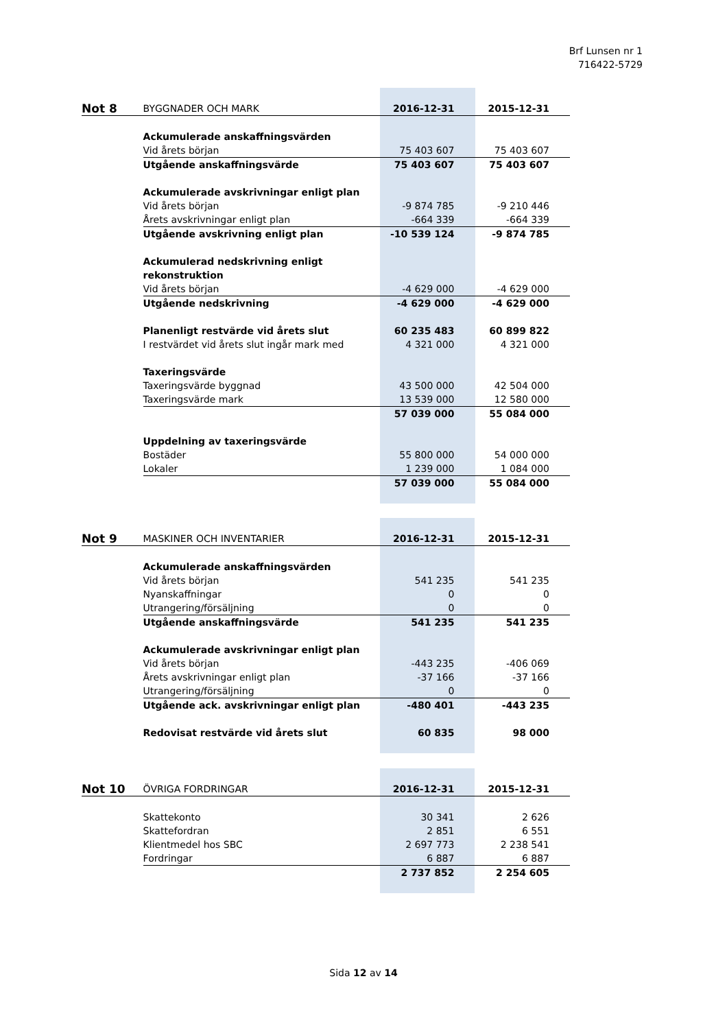Brf Lunsen nr 1
716422-5729
| Not 8 | BYGGNADER OCH MARK | 2016-12-31 | 2015-12-31 |
| | Ackumulerade anskaffningsvärden | | |
| | Vid årets början | 75 403 607 | 75 403 607 |
| | Utgående anskaffningsvärde | 75 403 607 | 75 403 607 |
| | Ackumulerade avskrivningar enligt plan | | |
| | Vid årets början | -9 874 785 | -9 210 446 |
| | Årets avskrivningar enligt plan | -664 339 | -664 339 |
| | Utgående avskrivning enligt plan | -10 539 124 | -9 874 785 |
| | Ackumulerad nedskrivning enligt rekonstruktion | | |
| | Vid årets början | -4 629 000 | -4 629 000 |
| | Utgående nedskrivning | -4 629 000 | -4 629 000 |
| | Planenligt restvärde vid årets slut | 60 235 483 | 60 899 822 |
| | I restvärdet vid årets slut ingår mark med | 4 321 000 | 4 321 000 |
| | Taxeringsvärde | | |
| | Taxeringsvärde byggnad | 43 500 000 | 42 504 000 |
| | Taxeringsvärde mark | 13 539 000 | 12 580 000 |
| | | 57 039 000 | 55 084 000 |
| | Uppdelning av taxeringsvärde | | |
| | Bostäder | 55 800 000 | 54 000 000 |
| | Lokaler | 1 239 000 | 1 084 000 |
| | | 57 039 000 | 55 084 000 |
| Not 9 | MASKINER OCH INVENTARIER | 2016-12-31 | 2015-12-31 |
| | Ackumulerade anskaffningsvärden | | |
| | Vid årets början | 541 235 | 541 235 |
| | Nyanskaffningar | 0 | 0 |
| | Utrangering/försäljning | 0 | 0 |
| | Utgående anskaffningsvärde | 541 235 | 541 235 |
| | Ackumulerade avskrivningar enligt plan | | |
| | Vid årets början | -443 235 | -406 069 |
| | Årets avskrivningar enligt plan | -37 166 | -37 166 |
| | Utrangering/försäljning | 0 | 0 |
| | Utgående ack. avskrivningar enligt plan | -480 401 | -443 235 |
| | Redovisat restvärde vid årets slut | 60 835 | 98 000 |
| Not 10 | ÖVRIGA FORDRINGAR | 2016-12-31 | 2015-12-31 |
| | Skattekonto | 30 341 | 2 626 |
| | Skattefordran | 2 851 | 6 551 |
| | Klientmedel hos SBC | 2 697 773 | 2 238 541 |
| | Fordringar | 6 887 | 6 887 |
| | | 2 737 852 | 2 254 605 |
Sida 12 av 14